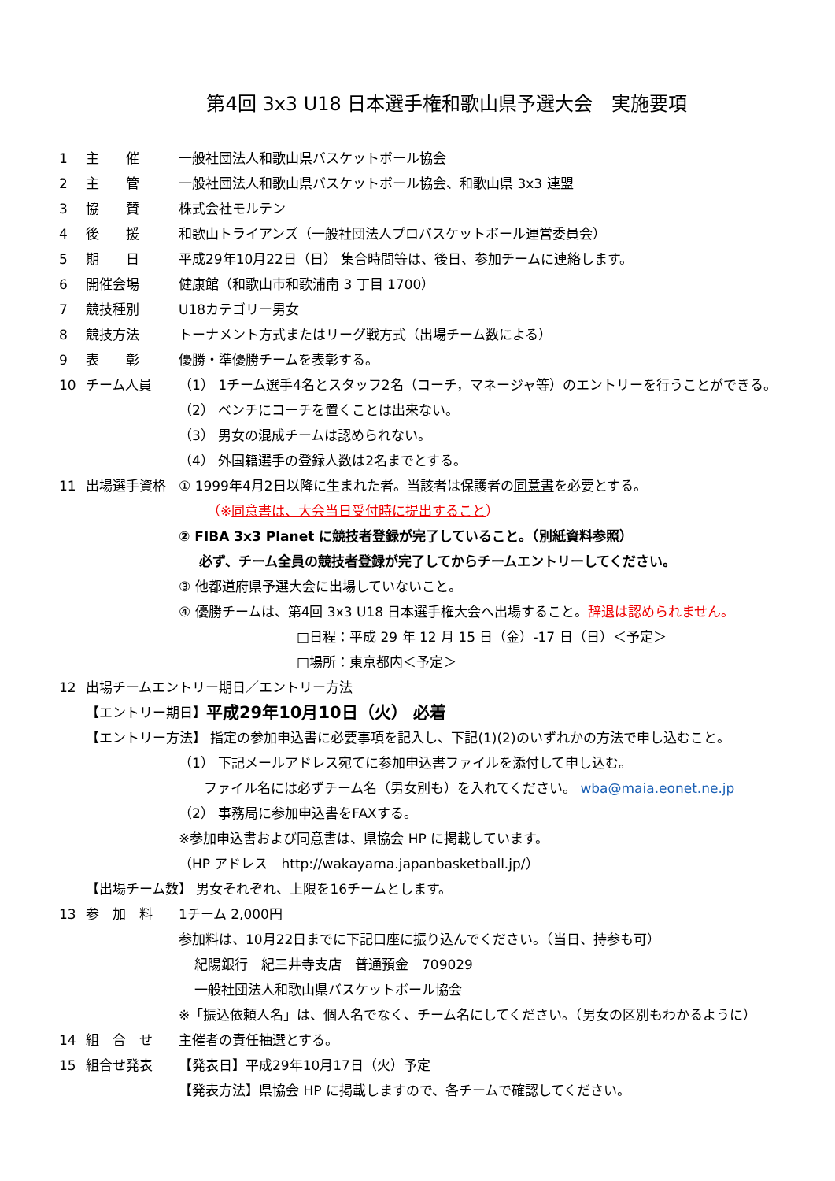第4回 3x3 U18 日本選手権和歌山県予選大会　実施要項
1 主　　催 一般社団法人和歌山県バスケットボール協会
2 主　　管 一般社団法人和歌山県バスケットボール協会、和歌山県 3x3 連盟
3 協　　賛 株式会社モルテン
4 後　　援 和歌山トライアンズ（一般社団法人プロバスケットボール運営委員会）
5 期　　日 平成29年10月22日（日） 集合時間等は、後日、参加チームに連絡します。
6 開催会場 健康館（和歌山市和歌浦南 3 丁目 1700）
7 競技種別 U18カテゴリー男女
8 競技方法 トーナメント方式またはリーグ戦方式（出場チーム数による）
9 表　　彰 優勝・準優勝チームを表彰する。
10 チーム人員 （1） 1チーム選手4名とスタッフ2名（コーチ，マネージャ等）のエントリーを行うことができる。
（2） ベンチにコーチを置くことは出来ない。
（3） 男女の混成チームは認められない。
（4） 外国籍選手の登録人数は2名までとする。
11 出場選手資格 ① 1999年4月2日以降に生まれた者。当該者は保護者の同意書を必要とする。
（※同意書は、大会当日受付時に提出すること）
② FIBA 3x3 Planet に競技者登録が完了していること。（別紙資料参照）
必ず、チーム全員の競技者登録が完了してからチームエントリーしてください。
③ 他都道府県予選大会に出場していないこと。
④ 優勝チームは、第4回 3x3 U18 日本選手権大会へ出場すること。辞退は認められません。
□日程：平成 29 年 12 月 15 日（金）-17 日（日）＜予定＞
□場所：東京都内＜予定＞
12 出場チームエントリー期日／エントリー方法
【エントリー期日】 平成29年10月10日（火） 必着
【エントリー方法】 指定の参加申込書に必要事項を記入し、下記(1)(2)のいずれかの方法で申し込むこと。
（1） 下記メールアドレス宛てに参加申込書ファイルを添付して申し込む。
ファイル名には必ずチーム名（男女別も）を入れてください。 wba@maia.eonet.ne.jp
（2） 事務局に参加申込書をFAXする。
※参加申込書および同意書は、県協会 HP に掲載しています。
（HP アドレス　http://wakayama.japanbasketball.jp/）
【出場チーム数】 男女それぞれ、上限を16チームとします。
13 参　加　料 1チーム 2,000円
参加料は、10月22日までに下記口座に振り込んでください。（当日、持参も可）
紀陽銀行　紀三井寺支店　普通預金　709029
一般社団法人和歌山県バスケットボール協会
※「振込依頼人名」は、個人名でなく、チーム名にしてください。（男女の区別もわかるように）
14 組　合　せ 主催者の責任抽選とする。
15 組合せ発表 【発表日】平成29年10月17日（火）予定
【発表方法】県協会 HP に掲載しますので、各チームで確認してください。